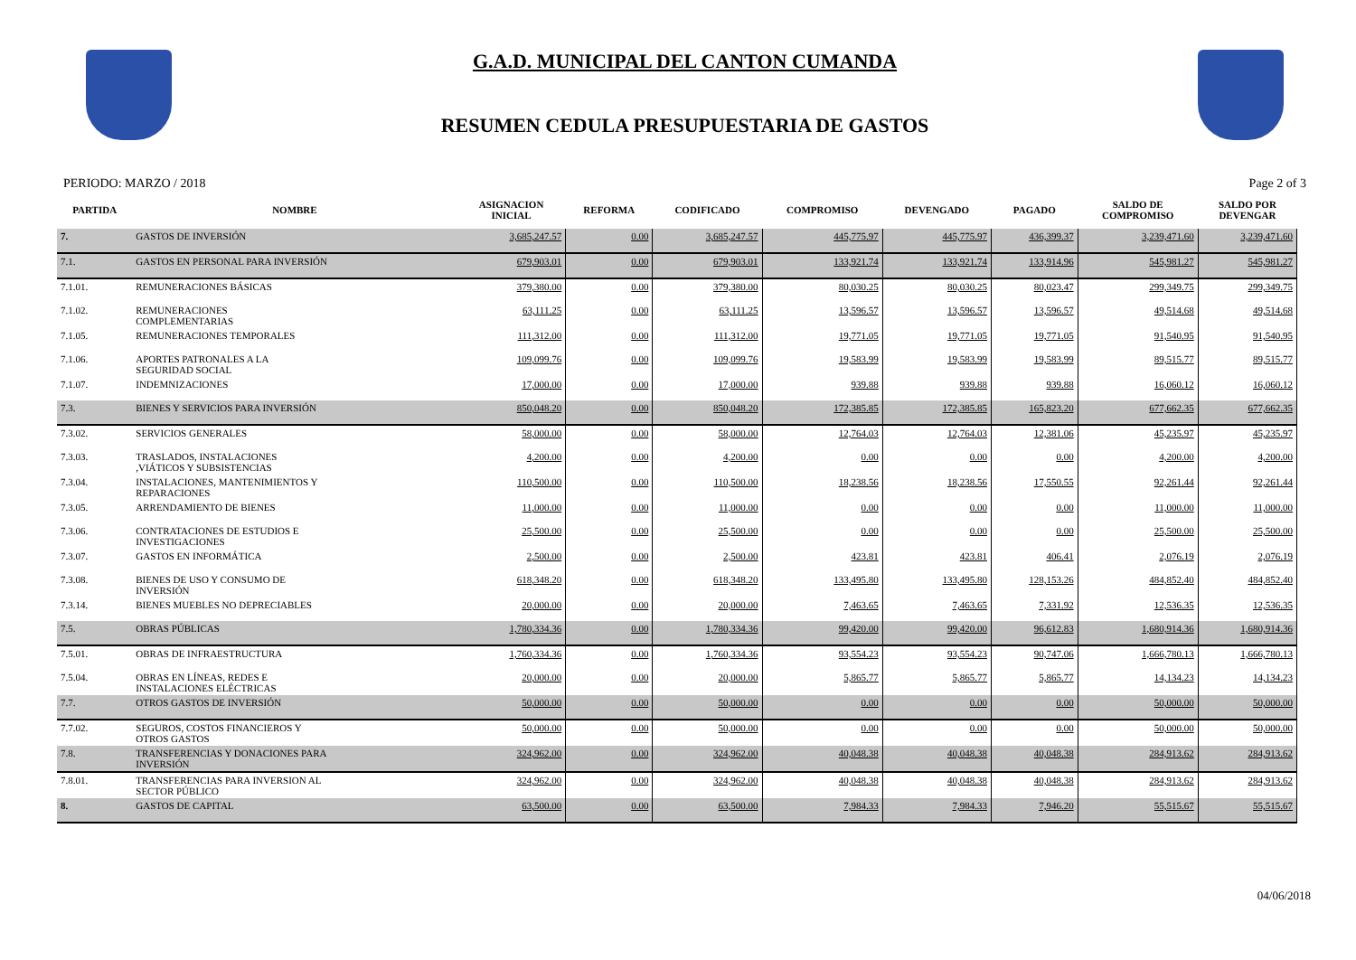G.A.D. MUNICIPAL DEL CANTON CUMANDA
RESUMEN CEDULA PRESUPUESTARIA DE GASTOS
PERIODO: MARZO / 2018 Page 2 of 3
| PARTIDA | NOMBRE | ASIGNACION INICIAL | REFORMA | CODIFICADO | COMPROMISO | DEVENGADO | PAGADO | SALDO DE COMPROMISO | SALDO POR DEVENGAR |
| --- | --- | --- | --- | --- | --- | --- | --- | --- | --- |
| 7. | GASTOS DE INVERSIÓN | 3,685,247.57 | 0.00 | 3,685,247.57 | 445,775.97 | 445,775.97 | 436,399.37 | 3,239,471.60 | 3,239,471.60 |
| 7.1. | GASTOS EN PERSONAL PARA INVERSIÓN | 679,903.01 | 0.00 | 679,903.01 | 133,921.74 | 133,921.74 | 133,914.96 | 545,981.27 | 545,981.27 |
| 7.1.01. | REMUNERACIONES BÁSICAS | 379,380.00 | 0.00 | 379,380.00 | 80,030.25 | 80,030.25 | 80,023.47 | 299,349.75 | 299,349.75 |
| 7.1.02. | REMUNERACIONES COMPLEMENTARIAS | 63,111.25 | 0.00 | 63,111.25 | 13,596.57 | 13,596.57 | 13,596.57 | 49,514.68 | 49,514.68 |
| 7.1.05. | REMUNERACIONES TEMPORALES | 111,312.00 | 0.00 | 111,312.00 | 19,771.05 | 19,771.05 | 19,771.05 | 91,540.95 | 91,540.95 |
| 7.1.06. | APORTES PATRONALES A LA SEGURIDAD SOCIAL | 109,099.76 | 0.00 | 109,099.76 | 19,583.99 | 19,583.99 | 19,583.99 | 89,515.77 | 89,515.77 |
| 7.1.07. | INDEMNIZACIONES | 17,000.00 | 0.00 | 17,000.00 | 939.88 | 939.88 | 939.88 | 16,060.12 | 16,060.12 |
| 7.3. | BIENES Y SERVICIOS PARA INVERSIÓN | 850,048.20 | 0.00 | 850,048.20 | 172,385.85 | 172,385.85 | 165,823.20 | 677,662.35 | 677,662.35 |
| 7.3.02. | SERVICIOS GENERALES | 58,000.00 | 0.00 | 58,000.00 | 12,764.03 | 12,764.03 | 12,381.06 | 45,235.97 | 45,235.97 |
| 7.3.03. | TRASLADOS, INSTALACIONES ,VIÁTICOS Y SUBSISTENCIAS | 4,200.00 | 0.00 | 4,200.00 | 0.00 | 0.00 | 0.00 | 4,200.00 | 4,200.00 |
| 7.3.04. | INSTALACIONES, MANTENIMIENTOS Y REPARACIONES | 110,500.00 | 0.00 | 110,500.00 | 18,238.56 | 18,238.56 | 17,550.55 | 92,261.44 | 92,261.44 |
| 7.3.05. | ARRENDAMIENTO DE BIENES | 11,000.00 | 0.00 | 11,000.00 | 0.00 | 0.00 | 0.00 | 11,000.00 | 11,000.00 |
| 7.3.06. | CONTRATACIONES DE ESTUDIOS E INVESTIGACIONES | 25,500.00 | 0.00 | 25,500.00 | 0.00 | 0.00 | 0.00 | 25,500.00 | 25,500.00 |
| 7.3.07. | GASTOS EN INFORMÁTICA | 2,500.00 | 0.00 | 2,500.00 | 423.81 | 423.81 | 406.41 | 2,076.19 | 2,076.19 |
| 7.3.08. | BIENES DE USO Y CONSUMO DE INVERSIÓN | 618,348.20 | 0.00 | 618,348.20 | 133,495.80 | 133,495.80 | 128,153.26 | 484,852.40 | 484,852.40 |
| 7.3.14. | BIENES MUEBLES NO DEPRECIABLES | 20,000.00 | 0.00 | 20,000.00 | 7,463.65 | 7,463.65 | 7,331.92 | 12,536.35 | 12,536.35 |
| 7.5. | OBRAS PÚBLICAS | 1,780,334.36 | 0.00 | 1,780,334.36 | 99,420.00 | 99,420.00 | 96,612.83 | 1,680,914.36 | 1,680,914.36 |
| 7.5.01. | OBRAS DE INFRAESTRUCTURA | 1,760,334.36 | 0.00 | 1,760,334.36 | 93,554.23 | 93,554.23 | 90,747.06 | 1,666,780.13 | 1,666,780.13 |
| 7.5.04. | OBRAS EN LÍNEAS, REDES E INSTALACIONES ELÉCTRICAS | 20,000.00 | 0.00 | 20,000.00 | 5,865.77 | 5,865.77 | 5,865.77 | 14,134.23 | 14,134.23 |
| 7.7. | OTROS GASTOS DE INVERSIÓN | 50,000.00 | 0.00 | 50,000.00 | 0.00 | 0.00 | 0.00 | 50,000.00 | 50,000.00 |
| 7.7.02. | SEGUROS, COSTOS FINANCIEROS Y OTROS GASTOS | 50,000.00 | 0.00 | 50,000.00 | 0.00 | 0.00 | 0.00 | 50,000.00 | 50,000.00 |
| 7.8. | TRANSFERENCIAS Y DONACIONES PARA INVERSIÓN | 324,962.00 | 0.00 | 324,962.00 | 40,048.38 | 40,048.38 | 40,048.38 | 284,913.62 | 284,913.62 |
| 7.8.01. | TRANSFERENCIAS PARA INVERSION AL SECTOR PÚBLICO | 324,962.00 | 0.00 | 324,962.00 | 40,048.38 | 40,048.38 | 40,048.38 | 284,913.62 | 284,913.62 |
| 8. | GASTOS DE CAPITAL | 63,500.00 | 0.00 | 63,500.00 | 7,984.33 | 7,984.33 | 7,946.20 | 55,515.67 | 55,515.67 |
04/06/2018